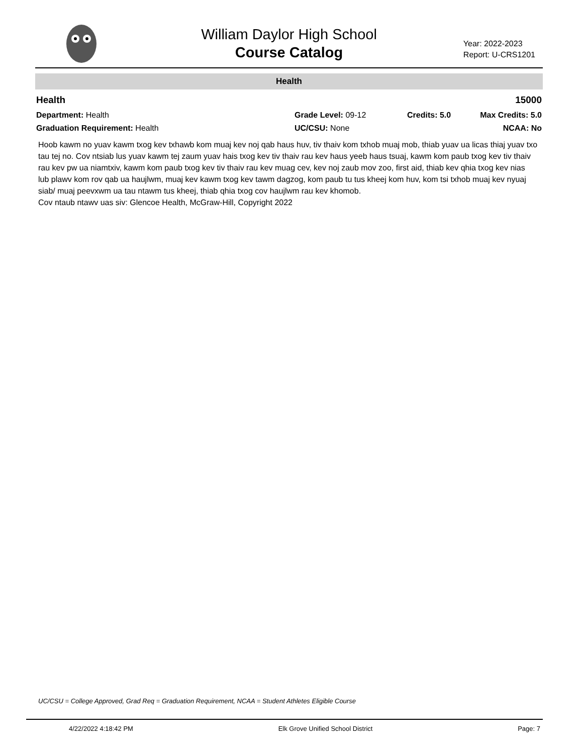William Daylor High School
Course Catalog
Year: 2022-2023
Report: U-CRS1201
Health
Health 15000
Department: Health
Graduation Requirement: Health
Grade Level: 09-12
UC/CSU: None
Credits: 5.0 Max Credits: 5.0
NCAA: No
Hoob kawm no yuav kawm txog kev txhawb kom muaj kev noj qab haus huv, tiv thaiv kom txhob muaj mob, thiab yuav ua licas thiaj yuav txo tau tej no. Cov ntsiab lus yuav kawm tej zaum yuav hais txog kev tiv thaiv rau kev haus yeeb haus tsuaj, kawm kom paub txog kev tiv thaiv rau kev pw ua niamtxiv, kawm kom paub txog kev tiv thaiv rau kev muag cev, kev noj zaub mov zoo, first aid, thiab kev qhia txog kev nias lub plawv kom rov qab ua haujlwm, muaj kev kawm txog kev tawm dagzog, kom paub tu tus kheej kom huv, kom tsi txhob muaj kev nyuaj siab/ muaj peevxwm ua tau ntawm tus kheej, thiab qhia txog cov haujlwm rau kev khomob.
Cov ntaub ntawv uas siv: Glencoe Health, McGraw-Hill, Copyright 2022
UC/CSU = College Approved, Grad Req = Graduation Requirement, NCAA = Student Athletes Eligible Course
4/22/2022 4:18:42 PM Elk Grove Unified School District Page: 7